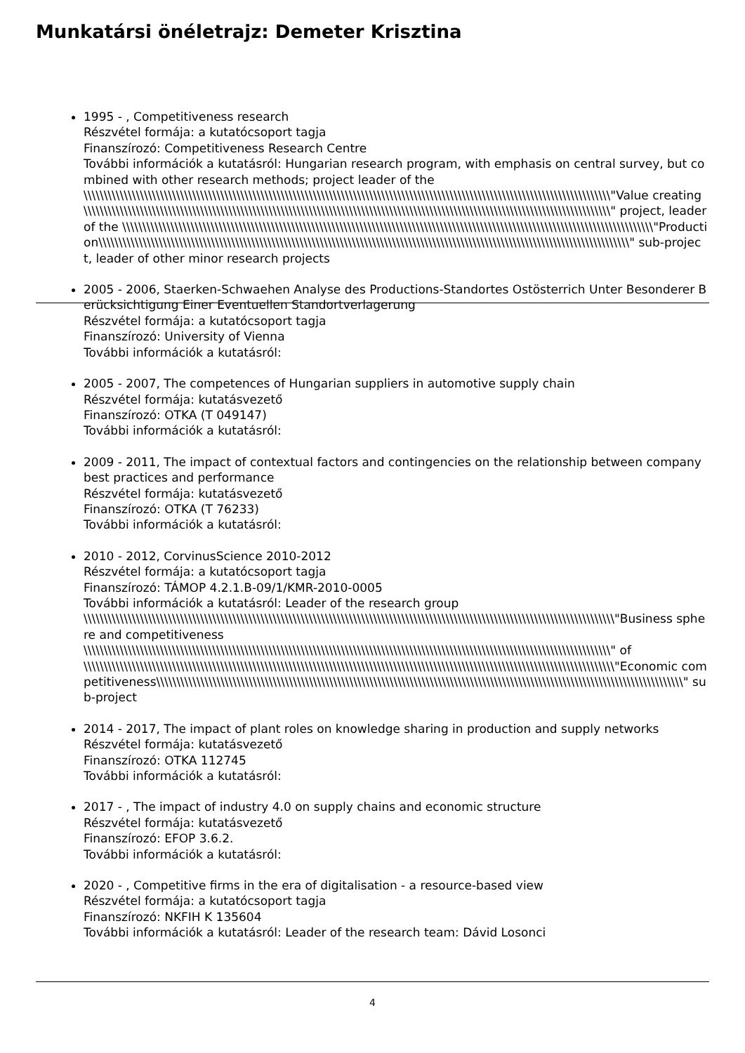Munkatársi önéletrajz: Demeter Krisztina
1995 - , Competitiveness research
Részvétel formája: a kutatócsoport tagja
Finanszírozó: Competitiveness Research Centre
További információk a kutatásról: Hungarian research program, with emphasis on central survey, but combined with other research methods; project leader of the \\\\\\\\\\\\\\\\\\\\\\\\\\\\\\\\\\\\\\\\\\\\\\\\\\\\\\\\\\\\\\\\\\\\\\\\\\\\\\\\\\\\\\\\\\\\\\\\\\\\\\\\\\\\\\\\\\\\\\\\\\\\\\\\\\\"Value creating\\\\\\\\\\\\\\\\\\\\\\\\\\\\\\\\\\\\\\\\\\\\\\\\\\\\\\\\\\\\\\\\\\\\\\\\\\\\\\\\\\\\\\\\\\\\\\\\\\\\\\\\\\\\\\\\\\\\\\\\\\\\\\\\\\\" project, leader of the \\\\\\\\\\\\\\\\\\\\\\\\\\\\\\\\\\\\\\\\\\\\\\\\\\\\\\\\\\\\\\\\\\\\\\\\\\\\\\\\\\\\\\\\\\\\\\\\\\\\\\\\\\\\\\\\\\\\\\\\\\\\\\\\\\\\"Production\\\\\\\\\\\\\\\\\\\\\\\\\\\\\\\\\\\\\\\\\\\\\\\\\\\\\\\\\\\\\\\\\\\\\\\\\\\\\\\\\\\\\\\\\\\\\\\\\\\\\\\\\\\\\\\\\\\\\\\\\\\\\\\\\\\\" sub-project, leader of other minor research projects
2005 - 2006, Staerken-Schwaehen Analyse des Productions-Standortes Ostösterrich Unter Besonderer Berücksichtigung Einer Eventuellen Standortverlagerung
Részvétel formája: a kutatócsoport tagja
Finanszírozó: University of Vienna
További információk a kutatásról:
2005 - 2007, The competences of Hungarian suppliers in automotive supply chain
Részvétel formája: kutatásvezető
Finanszírozó: OTKA (T 049147)
További információk a kutatásról:
2009 - 2011, The impact of contextual factors and contingencies on the relationship between company best practices and performance
Részvétel formája: kutatásvezető
Finanszírozó: OTKA (T 76233)
További információk a kutatásról:
2010 - 2012, CorvinusScience 2010-2012
Részvétel formája: a kutatócsoport tagja
Finanszírozó: TÁMOP 4.2.1.B-09/1/KMR-2010-0005
További információk a kutatásról: Leader of the research group \\\\\\\\\\\\\\\\\\\\\\\\\\\\\\\\\\\\\\\\\\\\\\\\\\\\\\\\\\\\\\\\\\\\\\\\\\\\\\\\\\\\\\\\\\\\\\\\\\\\\\\\\\\\\\\\\\\\\\\\\\\\\\\\\\\\"Business sphere and competitiveness\\\\\\\\\\\\\\\\\\\\\\\\\\\\\\\\\\\\\\\\\\\\\\\\\\\\\\\\\\\\\\\\\\\\\\\\\\\\\\\\\\\\\\\\\\\\\\\\\\\\\\\\\\\\\\\\\\\\\\\\\\\\\\\\\\\" of \\\\\\\\\\\\\\\\\\\\\\\\\\\\\\\\\\\\\\\\\\\\\\\\\\\\\\\\\\\\\\\\\\\\\\\\\\\\\\\\\\\\\\\\\\\\\\\\\\\\\\\\\\\\\\\\\\\\\\\\\\\\\\\\\\\\"Economic competitiveness\\\\\\\\\\\\\\\\\\\\\\\\\\\\\\\\\\\\\\\\\\\\\\\\\\\\\\\\\\\\\\\\\\\\\\\\\\\\\\\\\\\\\\\\\\\\\\\\\\\\\\\\\\\\\\\\\\\\\\\\\\\\\\\\\\\" sub-project
2014 - 2017, The impact of plant roles on knowledge sharing in production and supply networks
Részvétel formája: kutatásvezető
Finanszírozó: OTKA 112745
További információk a kutatásról:
2017 - , The impact of industry 4.0 on supply chains and economic structure
Részvétel formája: kutatásvezető
Finanszírozó: EFOP 3.6.2.
További információk a kutatásról:
2020 - , Competitive firms in the era of digitalisation - a resource-based view
Részvétel formája: a kutatócsoport tagja
Finanszírozó: NKFIH K 135604
További információk a kutatásról: Leader of the research team: Dávid Losonci
4